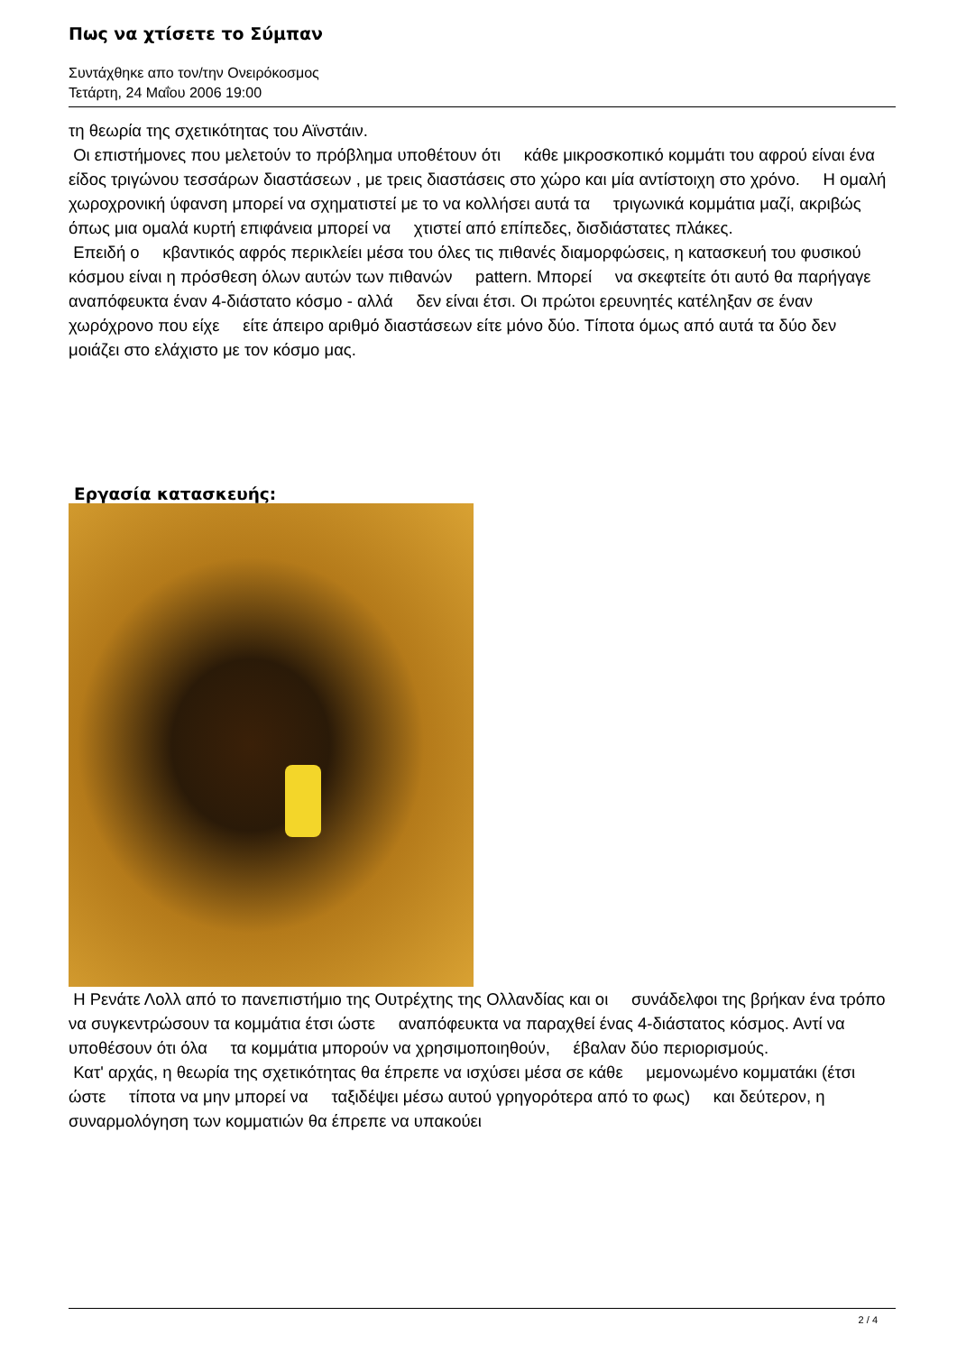Πως να χτίσετε το Σύμπαν
Συντάχθηκε απο τον/την Ονειρόκοσμος
Τετάρτη, 24 Μαΐου 2006 19:00
τη θεωρία της σχετικότητας του Αϊνστάιν.
Οι επιστήμονες που μελετούν το πρόβλημα υποθέτουν ότι κάθε μικροσκοπικό κομμάτι του αφρού είναι ένα είδος τριγώνου τεσσάρων διαστάσεων , με τρεις διαστάσεις στο χώρο και μία αντίστοιχη στο χρόνο. Η ομαλή χωροχρονική ύφανση μπορεί να σχηματιστεί με το να κολλήσει αυτά τα τριγωνικά κομμάτια μαζί, ακριβώς όπως μια ομαλά κυρτή επιφάνεια μπορεί να χτιστεί από επίπεδες, δισδιάστατες πλάκες.
Επειδή ο κβαντικός αφρός περικλείει μέσα του όλες τις πιθανές διαμορφώσεις, η κατασκευή του φυσικού κόσμου είναι η πρόσθεση όλων αυτών των πιθανών pattern. Μπορεί να σκεφτείτε ότι αυτό θα παρήγαγε αναπόφευκτα έναν 4-διάστατο κόσμο - αλλά δεν είναι έτσι. Οι πρώτοι ερευνητές κατέληξαν σε έναν χωρόχρονο που είχε είτε άπειρο αριθμό διαστάσεων είτε μόνο δύο. Τίποτα όμως από αυτά τα δύο δεν μοιάζει στο ελάχιστο με τον κόσμο μας.
Εργασία κατασκευής:
Η Ρενάτε Λολλ από το πανεπιστήμιο της Ουτρέχτης της Ολλανδίας και οι συνάδελφοι της βρήκαν ένα τρόπο να συγκεντρώσουν τα κομμάτια έτσι ώστε αναπόφευκτα να παραχθεί ένας 4-διάστατος κόσμος. Αντί να υποθέσουν ότι όλα τα κομμάτια μπορούν να χρησιμοποιηθούν, έβαλαν δύο περιορισμούς.
Κατ' αρχάς, η θεωρία της σχετικότητας θα έπρεπε να ισχύσει μέσα σε κάθε μεμονωμένο κομματάκι (έτσι ώστε τίποτα να μην μπορεί να ταξιδέψει μέσω αυτού γρηγορότερα από το φως) και δεύτερον, η συναρμολόγηση των κομματιών θα έπρεπε να υπακούει
2 / 4